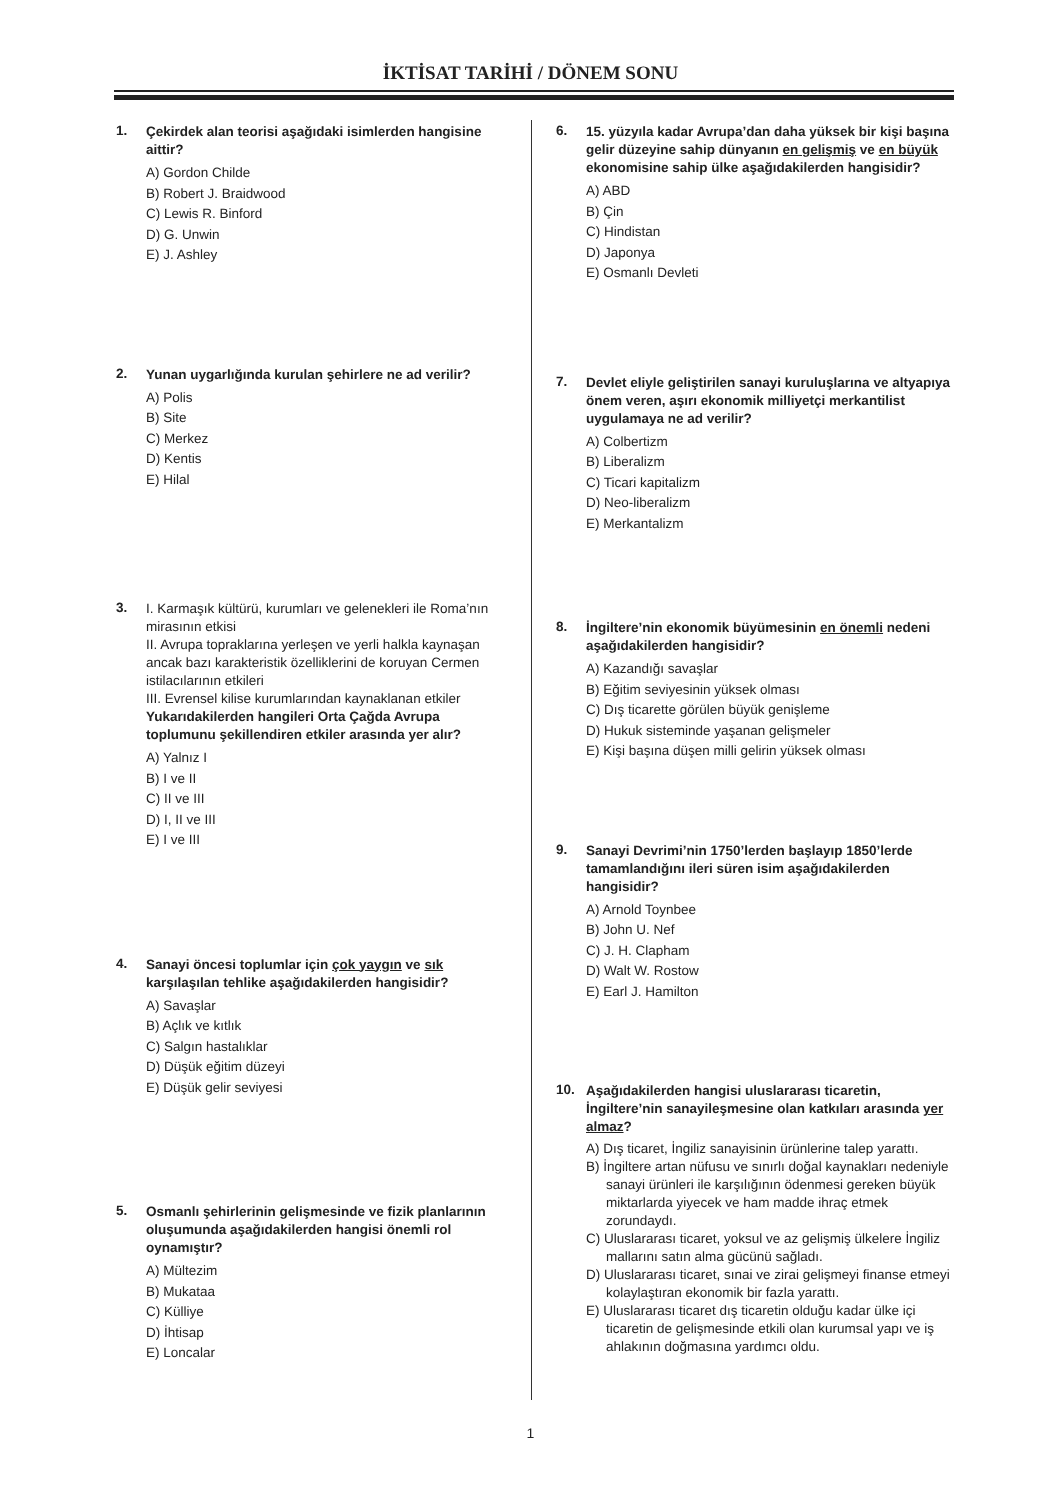İKTİSAT TARİHİ / DÖNEM SONU
1. Çekirdek alan teorisi aşağıdaki isimlerden hangisine aittir?
A) Gordon Childe
B) Robert J. Braidwood
C) Lewis R. Binford
D) G. Unwin
E) J. Ashley
2. Yunan uygarlığında kurulan şehirlere ne ad verilir?
A) Polis
B) Site
C) Merkez
D) Kentis
E) Hilal
3. I. Karmaşık kültürü, kurumları ve gelenekleri ile Roma’nın mirasının etkisi
II. Avrupa topraklarına yerleşen ve yerli halkla kaynaşan ancak bazı karakteristik özelliklerini de koruyan Cermen istilacılarının etkileri
III. Evrensel kilise kurumlarından kaynaklanan etkiler
Yukarıdakilerden hangileri Orta Çağda Avrupa toplumunu şekillendiren etkiler arasında yer alır?
A) Yalnız I
B) I ve II
C) II ve III
D) I, II ve III
E) I ve III
4. Sanayi öncesi toplumlar için çok yaygın ve sık karşılaşılan tehlike aşağıdakilerden hangisidir?
A) Savaşlar
B) Açlık ve kıtlık
C) Salgın hastalıklar
D) Düşük eğitim düzeyi
E) Düşük gelir seviyesi
5. Osmanlı şehirlerinin gelişmesinde ve fizik planlarının oluşumunda aşağıdakilerden hangisi önemli rol oynamıştır?
A) Mültezim
B) Mukataa
C) Külliye
D) İhtisap
E) Loncalar
6. 15. yüzyıla kadar Avrupa’dan daha yüksek bir kişi başına gelir düzeyine sahip dünyanın en gelişmiş ve en büyük ekonomisine sahip ülke aşağıdakilerden hangisidir?
A) ABD
B) Çin
C) Hindistan
D) Japonya
E) Osmanlı Devleti
7. Devlet eliyle geliştirilen sanayi kuruluşlarına ve altyapıya önem veren, aşırı ekonomik milliyetçi merkantilist uygulamaya ne ad verilir?
A) Colbertizm
B) Liberalizm
C) Ticari kapitalizm
D) Neo-liberalizm
E) Merkantalizm
8. İngiltere’nin ekonomik büyümesinin en önemli nedeni aşağıdakilerden hangisidir?
A) Kazandığı savaşlar
B) Eğitim seviyesinin yüksek olması
C) Dış ticarette görülen büyük genişleme
D) Hukuk sisteminde yaşanan gelişmeler
E) Kişi başına düşen milli gelirin yüksek olması
9. Sanayi Devrimi’nin 1750’lerden başlayıp 1850’lerde tamamlandığını ileri süren isim aşağıdakilerden hangisidir?
A) Arnold Toynbee
B) John U. Nef
C) J. H. Clapham
D) Walt W. Rostow
E) Earl J. Hamilton
10. Aşağıdakilerden hangisi uluslararası ticaretin, İngiltere’nin sanayileşmesine olan katkıları arasında yer almaz?
A) Dış ticaret, İngiliz sanayisinin ürünlerine talep yarattı.
B) İngiltere artan nüfusu ve sınırlı doğal kaynakları nedeniyle sanayi ürünleri ile karşılığının ödenmesi gereken büyük miktarlarda yiyecek ve ham madde ihraç etmek zorundaydı.
C) Uluslararası ticaret, yoksul ve az gelişmiş ülkelere İngiliz mallarını satın alma gücünü sağladı.
D) Uluslararası ticaret, sınai ve zirai gelişmeyi finanse etmeyi kolaylaştıran ekonomik bir fazla yarattı.
E) Uluslararası ticaret dış ticaretin olduğu kadar ülke içi ticaretin de gelişmesinde etkili olan kurumsal yapı ve iş ahlakının doğmasına yardımcı oldu.
1